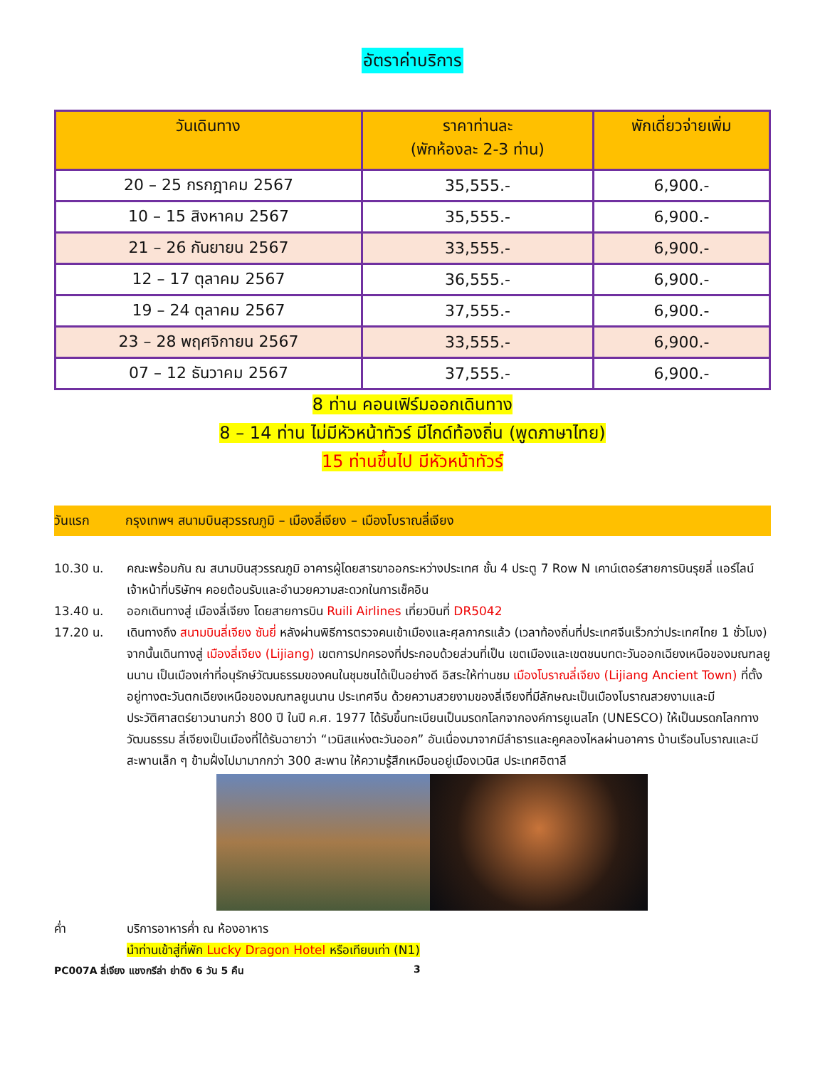อัตราค่าบริการ
| วันเดินทาง | ราคาท่านละ (พักห้องละ 2-3 ท่าน) | พักเดี่ยวจ่ายเพิ่ม |
| --- | --- | --- |
| 20 – 25 กรกฎาคม 2567 | 35,555.- | 6,900.- |
| 10 – 15 สิงหาคม 2567 | 35,555.- | 6,900.- |
| 21 – 26 กันยายน 2567 | 33,555.- | 6,900.- |
| 12 – 17 ตุลาคม 2567 | 36,555.- | 6,900.- |
| 19 – 24 ตุลาคม 2567 | 37,555.- | 6,900.- |
| 23 – 28 พฤศจิกายน 2567 | 33,555.- | 6,900.- |
| 07 – 12 ธันวาคม 2567 | 37,555.- | 6,900.- |
8 ท่าน คอนเฟิร์มออกเดินทาง
8 – 14 ท่าน ไม่มีหัวหน้าทัวร์ มีไกด์ท้องถิ่น (พูดภาษาไทย)
15 ท่านขึ้นไป มีหัวหน้าทัวร์
วันแรก กรุงเทพฯ สนามบินสุวรรณภูมิ – เมืองลี่เจียง – เมืองโบราณลี่เจียง
10.30 น. คณะพร้อมกัน ณ สนามบินสุวรรณภูมิ อาคารผู้โดยสารขาออกระหว่างประเทศ ชั้น 4 ประตู 7 Row N เคาน์เตอร์สายการบินรุยลี่ แอร์ไลน์ เจ้าหน้าที่บริษัทฯ คอยต้อนรับและอำนวยความสะดวกในการเช็คอิน
13.40 น. ออกเดินทางสู่ เมืองลี่เจียง โดยสายการบิน Ruili Airlines เที่ยวบินที่ DR5042
17.20 น. เดินทางถึง สนามบินลี่เจียง ซันยี่ หลังผ่านพิธีการตรวจคนเข้าเมืองและศุลกากรแล้ว (เวลาท้องถิ่นที่ประเทศจีนเร็วกว่าประเทศไทย 1 ชั่วโมง) จากนั้นเดินทางสู่ เมืองลี่เจียง (Lijiang) เขตการปกครองที่ประกอบด้วยส่วนที่เป็น เขตเมืองและเขตชนบทตะวันออกเฉียงเหนือของมณฑลยูนนาน เป็นเมืองเก่าที่อนุรักษ์วัฒนธรรมของคนในชุมชนได้เป็นอย่างดี อิสระให้ท่านชม เมืองโบราณลี่เจียง (Lijiang Ancient Town) ที่ตั้งอยู่ทางตะวันตกเฉียงเหนือของมณฑลยูนนาน ประเทศจีน ด้วยความสวยงามของลี่เจียงที่มีลักษณะเป็นเมืองโบราณสวยงามและมีประวัติศาสตร์ยาวนานกว่า 800 ปี ในปี ค.ศ. 1977 ได้รับขึ้นทะเบียนเป็นมรดกโลกจากองค์การยูเนสโก (UNESCO) ให้เป็นมรดกโลกทางวัฒนธรรม ลี่เจียงเป็นเมืองที่ได้รับฉายาว่า “เวนิสแห่งตะวันออก” อันเนื่องมาจากมีลำธารและคูคลองไหลผ่านอาคาร บ้านเรือนโบราณและมีสะพานเล็ก ๆ ข้ามฝั่งไปมามากกว่า 300 สะพาน ให้ความรู้สึกเหมือนอยู่เมืองเวนิส ประเทศอิตาลี
ค่ำ บริการอาหารค่ำ ณ ห้องอาหาร
นำท่านเข้าสู่ที่พัก Lucky Dragon Hotel หรือเทียบเท่า (N1)
PC007A ลี่เจียง แชงกรีล่า ย่าดิง 6 วัน 5 คืน 3